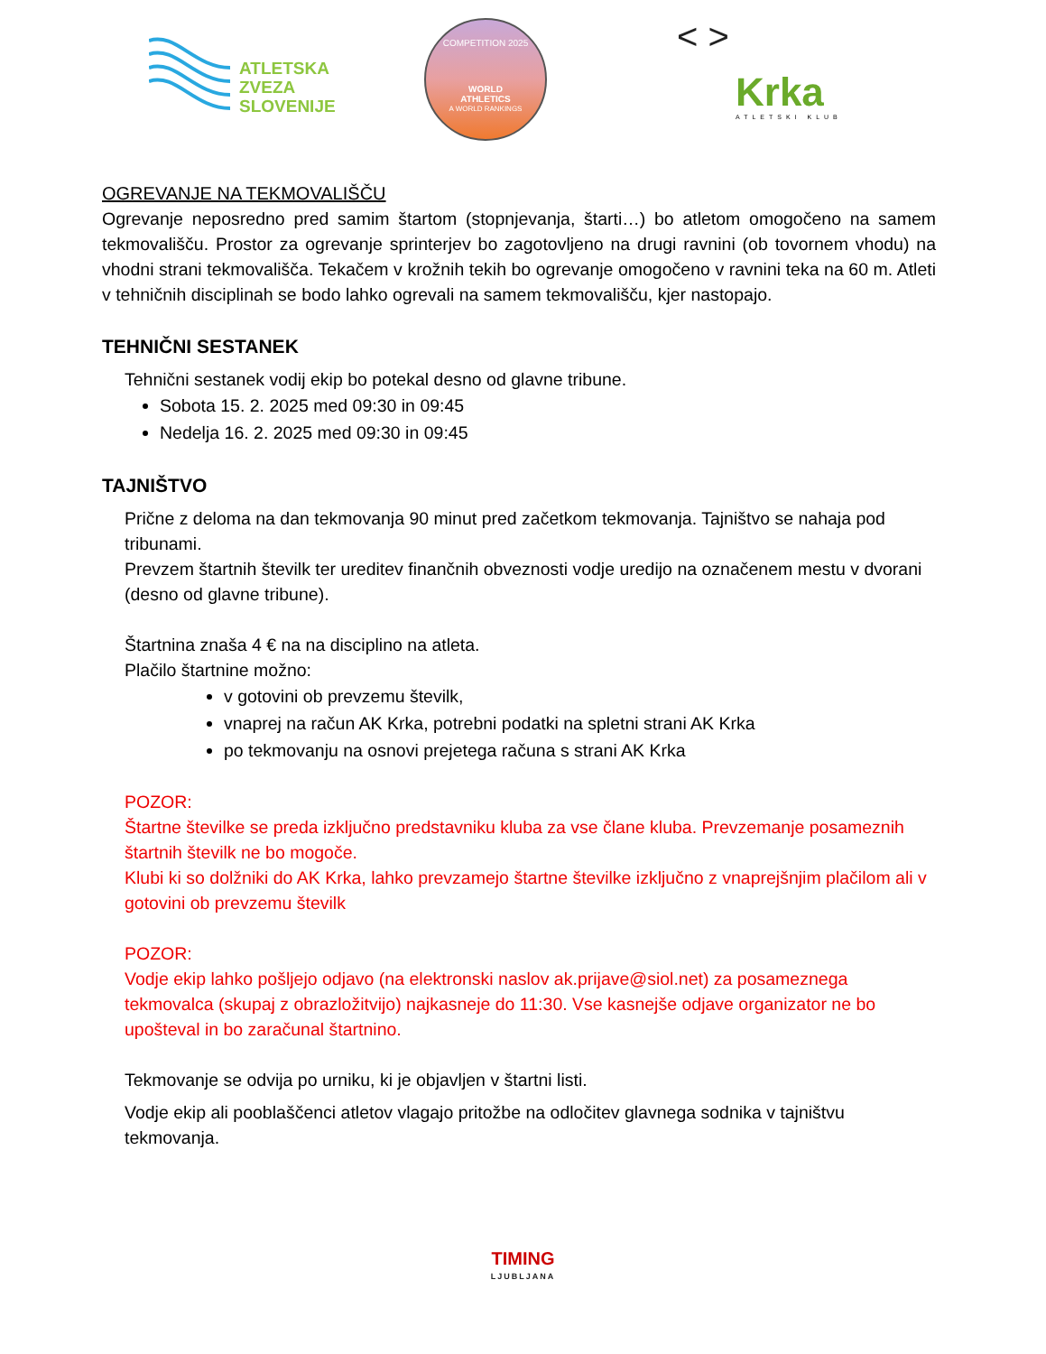ATLETSKA
ZVEZA
SLOVENIJE
COMPETITION 2025
WORLD
ATHLETICS
A WORLD RANKINGS
< >
Krka ATLETSKI KLUB
OGREVANJE NA TEKMOVALIŠČU
Ogrevanje neposredno pred samim štartom (stopnjevanja, štarti…) bo atletom omogočeno na samem tekmovališču. Prostor za ogrevanje sprinterjev bo zagotovljeno na drugi ravnini (ob tovornem vhodu) na vhodni strani tekmovališča. Tekačem v krožnih tekih bo ogrevanje omogočeno v ravnini teka na 60 m. Atleti v tehničnih disciplinah se bodo lahko ogrevali na samem tekmovališču, kjer nastopajo.
TEHNIČNI SESTANEK
Tehnični sestanek vodij ekip bo potekal desno od glavne tribune.
Sobota 15. 2. 2025 med 09:30 in 09:45
Nedelja 16. 2. 2025 med 09:30 in 09:45
TAJNIŠTVO
Prične z deloma na dan tekmovanja 90 minut pred začetkom tekmovanja. Tajništvo se nahaja pod tribunami.
Prevzem štartnih številk ter ureditev finančnih obveznosti vodje uredijo na označenem mestu v dvorani (desno od glavne tribune).
Štartnina znaša 4 € na na disciplino na atleta.
Plačilo štartnine možno:
v gotovini ob prevzemu številk,
vnaprej na račun AK Krka, potrebni podatki na spletni strani AK Krka
po tekmovanju na osnovi prejetega računa s strani AK Krka
POZOR:
Štartne številke se preda izključno predstavniku kluba za vse člane kluba. Prevzemanje posameznih štartnih številk ne bo mogoče.
Klubi ki so dolžniki do AK Krka, lahko prevzamejo štartne številke izključno z vnaprejšnjim plačilom ali v gotovini ob prevzemu številk
POZOR:
Vodje ekip lahko pošljejo odjavo (na elektronski naslov ak.prijave@siol.net) za posameznega tekmovalca (skupaj z obrazložitvijo) najkasneje do 11:30. Vse kasnejše odjave organizator ne bo upošteval in bo zaračunal štartnino.
Tekmovanje se odvija po urniku, ki je objavljen v štartni listi.
Vodje ekip ali pooblaščenci atletov vlagajo pritožbe na odločitev glavnega sodnika v tajništvu tekmovanja.
TIMING
LJUBLJANA